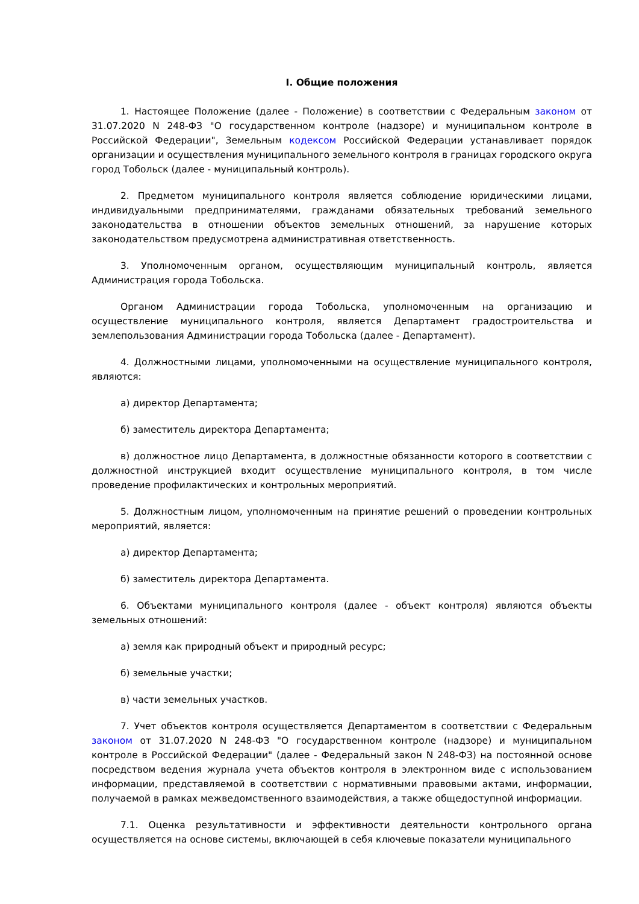I. Общие положения
1. Настоящее Положение (далее - Положение) в соответствии с Федеральным законом от 31.07.2020 N 248-ФЗ "О государственном контроле (надзоре) и муниципальном контроле в Российской Федерации", Земельным кодексом Российской Федерации устанавливает порядок организации и осуществления муниципального земельного контроля в границах городского округа город Тобольск (далее - муниципальный контроль).
2. Предметом муниципального контроля является соблюдение юридическими лицами, индивидуальными предпринимателями, гражданами обязательных требований земельного законодательства в отношении объектов земельных отношений, за нарушение которых законодательством предусмотрена административная ответственность.
3. Уполномоченным органом, осуществляющим муниципальный контроль, является Администрация города Тобольска.
Органом Администрации города Тобольска, уполномоченным на организацию и осуществление муниципального контроля, является Департамент градостроительства и землепользования Администрации города Тобольска (далее - Департамент).
4. Должностными лицами, уполномоченными на осуществление муниципального контроля, являются:
а) директор Департамента;
б) заместитель директора Департамента;
в) должностное лицо Департамента, в должностные обязанности которого в соответствии с должностной инструкцией входит осуществление муниципального контроля, в том числе проведение профилактических и контрольных мероприятий.
5. Должностным лицом, уполномоченным на принятие решений о проведении контрольных мероприятий, является:
а) директор Департамента;
б) заместитель директора Департамента.
6. Объектами муниципального контроля (далее - объект контроля) являются объекты земельных отношений:
а) земля как природный объект и природный ресурс;
б) земельные участки;
в) части земельных участков.
7. Учет объектов контроля осуществляется Департаментом в соответствии с Федеральным законом от 31.07.2020 N 248-ФЗ "О государственном контроле (надзоре) и муниципальном контроле в Российской Федерации" (далее - Федеральный закон N 248-ФЗ) на постоянной основе посредством ведения журнала учета объектов контроля в электронном виде с использованием информации, представляемой в соответствии с нормативными правовыми актами, информации, получаемой в рамках межведомственного взаимодействия, а также общедоступной информации.
7.1. Оценка результативности и эффективности деятельности контрольного органа осуществляется на основе системы, включающей в себя ключевые показатели муниципального